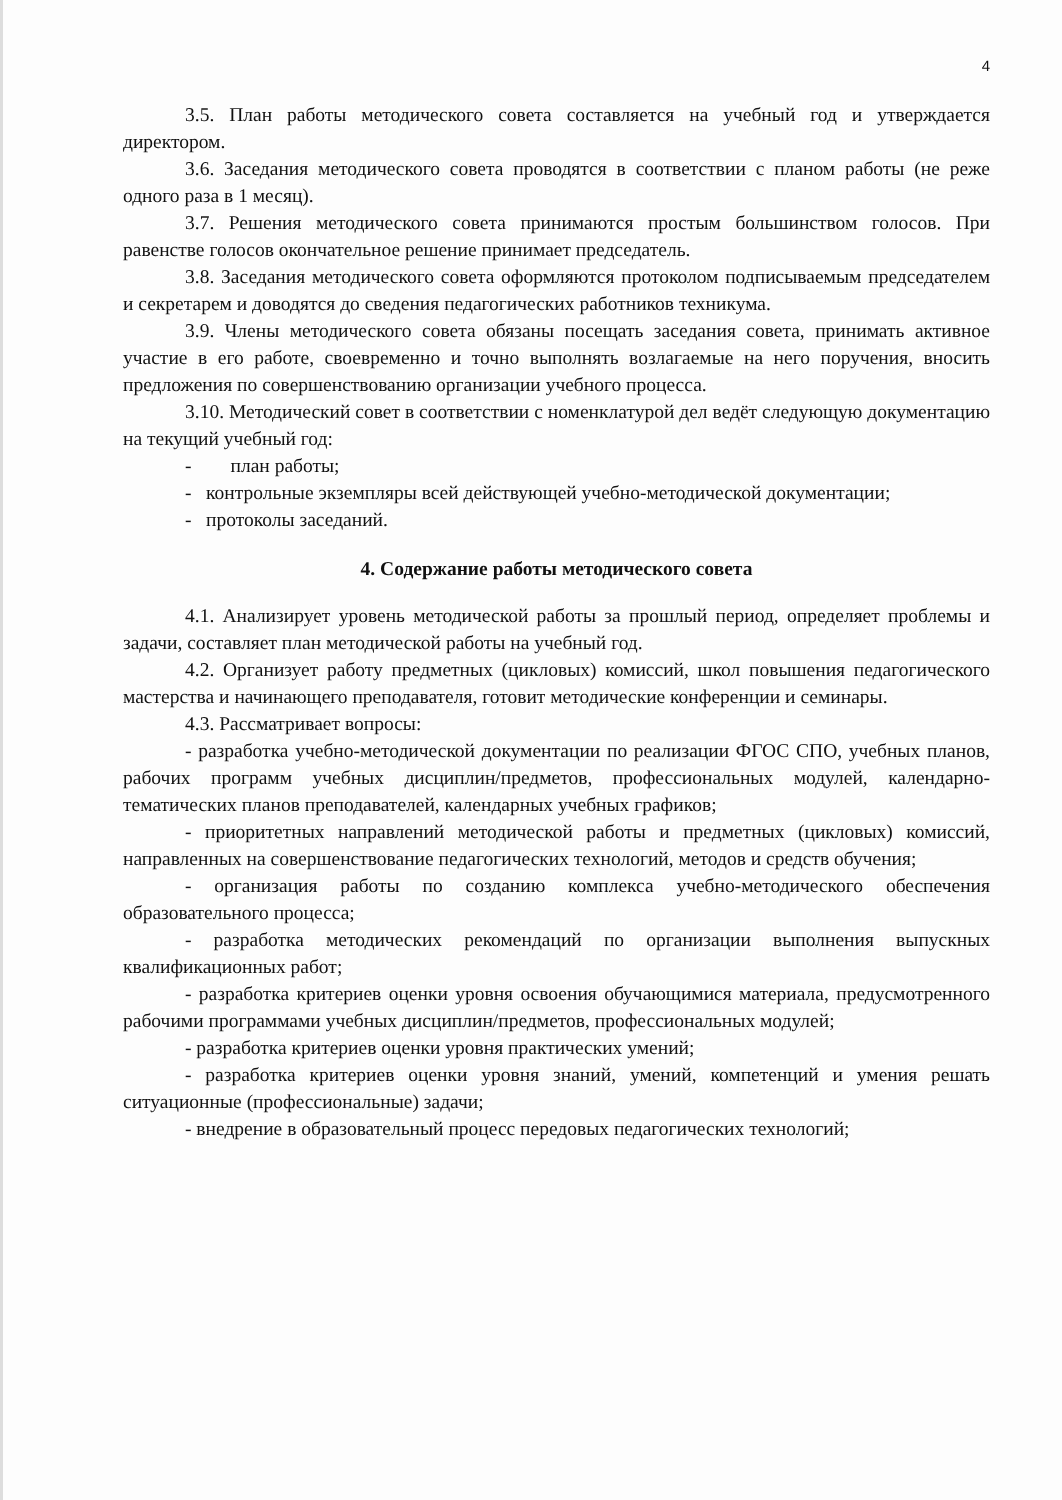4
3.5. План работы методического совета составляется на учебный год и утверждается директором.
3.6. Заседания методического совета проводятся в соответствии с планом работы (не реже одного раза в 1 месяц).
3.7. Решения методического совета принимаются простым большинством голосов. При равенстве голосов окончательное решение принимает председатель.
3.8. Заседания методического совета оформляются протоколом подписываемым председателем и секретарем и доводятся до сведения педагогических работников техникума.
3.9. Члены методического совета обязаны посещать заседания совета, принимать активное участие в его работе, своевременно и точно выполнять возлагаемые на него поручения, вносить предложения по совершенствованию организации учебного процесса.
3.10. Методический совет в соответствии с номенклатурой дел ведёт следующую документацию на текущий учебный год:
- план работы;
- контрольные экземпляры всей действующей учебно-методической документации;
- протоколы заседаний.
4. Содержание работы методического совета
4.1. Анализирует уровень методической работы за прошлый период, определяет проблемы и задачи, составляет план методической работы на учебный год.
4.2. Организует работу предметных (цикловых) комиссий, школ повышения педагогического мастерства и начинающего преподавателя, готовит методические конференции и семинары.
4.3. Рассматривает вопросы:
- разработка учебно-методической документации по реализации ФГОС СПО, учебных планов, рабочих программ учебных дисциплин/предметов, профессиональных модулей, календарно-тематических планов преподавателей, календарных учебных графиков;
- приоритетных направлений методической работы и предметных (цикловых) комиссий, направленных на совершенствование педагогических технологий, методов и средств обучения;
- организация работы по созданию комплекса учебно-методического обеспечения образовательного процесса;
- разработка методических рекомендаций по организации выполнения выпускных квалификационных работ;
- разработка критериев оценки уровня освоения обучающимися материала, предусмотренного рабочими программами учебных дисциплин/предметов, профессиональных модулей;
- разработка критериев оценки уровня практических умений;
- разработка критериев оценки уровня знаний, умений, компетенций и умения решать ситуационные (профессиональные) задачи;
- внедрение в образовательный процесс передовых педагогических технологий;